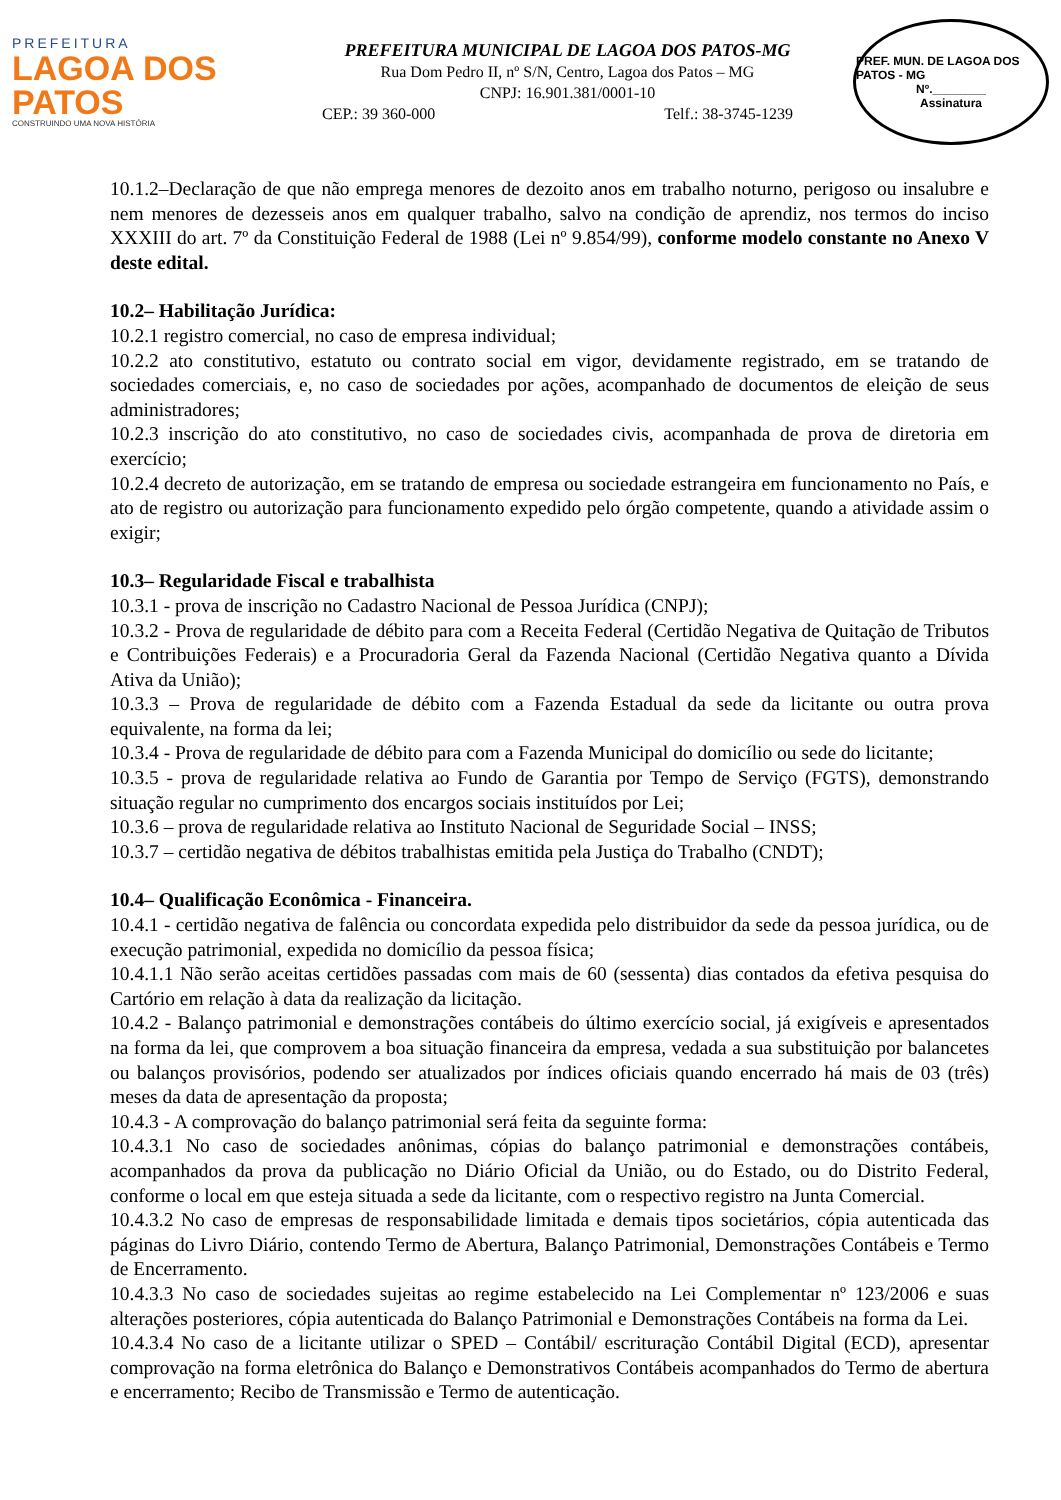PREFEITURA
LAGOA DOS PATOS
CONSTRUINDO UMA NOVA HISTÓRIA
PREFEITURA MUNICIPAL DE LAGOA DOS PATOS-MG
Rua Dom Pedro II, nº S/N, Centro, Lagoa dos Patos – MG
CNPJ: 16.901.381/0001-10
CEP.: 39 360-000 Telf.: 38-3745-1239
PREF. MUN. DE LAGOA DOS PATOS - MG
Nº.________
Assinatura
10.1.2–Declaração de que não emprega menores de dezoito anos em trabalho noturno, perigoso ou insalubre e nem menores de dezesseis anos em qualquer trabalho, salvo na condição de aprendiz, nos termos do inciso XXXIII do art. 7º da Constituição Federal de 1988 (Lei nº 9.854/99), conforme modelo constante no Anexo V deste edital.
10.2– Habilitação Jurídica:
10.2.1 registro comercial, no caso de empresa individual;
10.2.2 ato constitutivo, estatuto ou contrato social em vigor, devidamente registrado, em se tratando de sociedades comerciais, e, no caso de sociedades por ações, acompanhado de documentos de eleição de seus administradores;
10.2.3 inscrição do ato constitutivo, no caso de sociedades civis, acompanhada de prova de diretoria em exercício;
10.2.4 decreto de autorização, em se tratando de empresa ou sociedade estrangeira em funcionamento no País, e ato de registro ou autorização para funcionamento expedido pelo órgão competente, quando a atividade assim o exigir;
10.3– Regularidade Fiscal e trabalhista
10.3.1 - prova de inscrição no Cadastro Nacional de Pessoa Jurídica (CNPJ);
10.3.2 - Prova de regularidade de débito para com a Receita Federal (Certidão Negativa de Quitação de Tributos e Contribuições Federais) e a Procuradoria Geral da Fazenda Nacional (Certidão Negativa quanto a Dívida Ativa da União);
10.3.3 – Prova de regularidade de débito com a Fazenda Estadual da sede da licitante ou outra prova equivalente, na forma da lei;
10.3.4 - Prova de regularidade de débito para com a Fazenda Municipal do domicílio ou sede do licitante;
10.3.5 - prova de regularidade relativa ao Fundo de Garantia por Tempo de Serviço (FGTS), demonstrando situação regular no cumprimento dos encargos sociais instituídos por Lei;
10.3.6 – prova de regularidade relativa ao Instituto Nacional de Seguridade Social – INSS;
10.3.7 – certidão negativa de débitos trabalhistas emitida pela Justiça do Trabalho (CNDT);
10.4– Qualificação Econômica - Financeira.
10.4.1 - certidão negativa de falência ou concordata expedida pelo distribuidor da sede da pessoa jurídica, ou de execução patrimonial, expedida no domicílio da pessoa física;
10.4.1.1 Não serão aceitas certidões passadas com mais de 60 (sessenta) dias contados da efetiva pesquisa do Cartório em relação à data da realização da licitação.
10.4.2 - Balanço patrimonial e demonstrações contábeis do último exercício social, já exigíveis e apresentados na forma da lei, que comprovem a boa situação financeira da empresa, vedada a sua substituição por balancetes ou balanços provisórios, podendo ser atualizados por índices oficiais quando encerrado há mais de 03 (três) meses da data de apresentação da proposta;
10.4.3 - A comprovação do balanço patrimonial será feita da seguinte forma:
10.4.3.1 No caso de sociedades anônimas, cópias do balanço patrimonial e demonstrações contábeis, acompanhados da prova da publicação no Diário Oficial da União, ou do Estado, ou do Distrito Federal, conforme o local em que esteja situada a sede da licitante, com o respectivo registro na Junta Comercial.
10.4.3.2 No caso de empresas de responsabilidade limitada e demais tipos societários, cópia autenticada das páginas do Livro Diário, contendo Termo de Abertura, Balanço Patrimonial, Demonstrações Contábeis e Termo de Encerramento.
10.4.3.3 No caso de sociedades sujeitas ao regime estabelecido na Lei Complementar nº 123/2006 e suas alterações posteriores, cópia autenticada do Balanço Patrimonial e Demonstrações Contábeis na forma da Lei.
10.4.3.4 No caso de a licitante utilizar o SPED – Contábil/ escrituração Contábil Digital (ECD), apresentar comprovação na forma eletrônica do Balanço e Demonstrativos Contábeis acompanhados do Termo de abertura e encerramento; Recibo de Transmissão e Termo de autenticação.